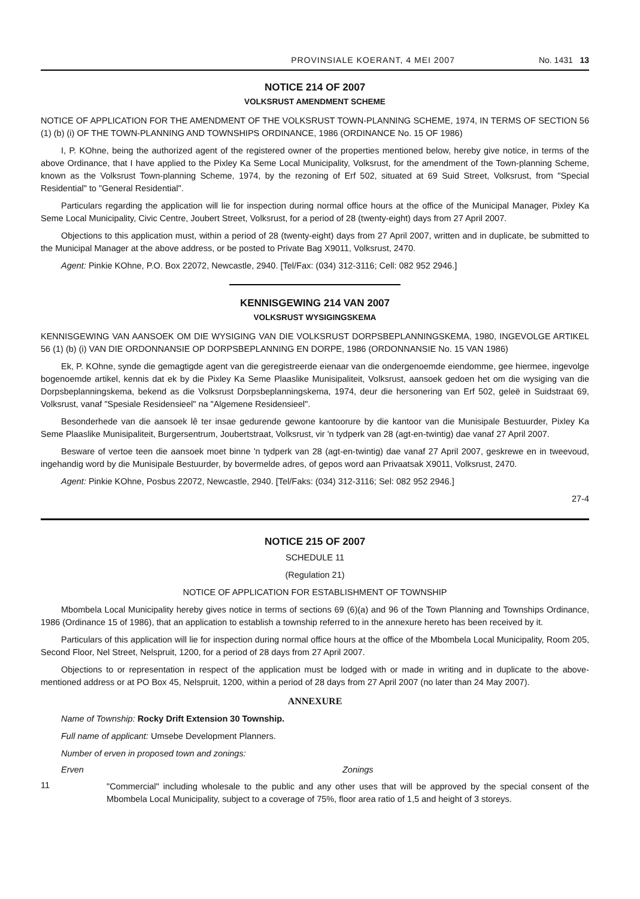PROVINSIALE KOERANT, 4 MEI 2007 No. 1431 13
NOTICE 214 OF 2007
VOLKSRUST AMENDMENT SCHEME
NOTICE OF APPLICATION FOR THE AMENDMENT OF THE VOLKSRUST TOWN-PLANNING SCHEME, 1974, IN TERMS OF SECTION 56 (1) (b) (i) OF THE TOWN-PLANNING AND TOWNSHIPS ORDINANCE, 1986 (ORDINANCE No. 15 OF 1986)
I, P. KOhne, being the authorized agent of the registered owner of the properties mentioned below, hereby give notice, in terms of the above Ordinance, that I have applied to the Pixley Ka Seme Local Municipality, Volksrust, for the amendment of the Town-planning Scheme, known as the Volksrust Town-planning Scheme, 1974, by the rezoning of Erf 502, situated at 69 Suid Street, Volksrust, from "Special Residential" to "General Residential".
Particulars regarding the application will lie for inspection during normal office hours at the office of the Municipal Manager, Pixley Ka Seme Local Municipality, Civic Centre, Joubert Street, Volksrust, for a period of 28 (twenty-eight) days from 27 April 2007.
Objections to this application must, within a period of 28 (twenty-eight) days from 27 April 2007, written and in duplicate, be submitted to the Municipal Manager at the above address, or be posted to Private Bag X9011, Volksrust, 2470.
Agent: Pinkie KOhne, P.O. Box 22072, Newcastle, 2940. [Tel/Fax: (034) 312-3116; Cell: 082 952 2946.]
KENNISGEWING 214 VAN 2007
VOLKSRUST WYSIGINGSKEMA
KENNISGEWING VAN AANSOEK OM DIE WYSIGING VAN DIE VOLKSRUST DORPSBEPLANNINGSKEMA, 1980, INGEVOLGE ARTIKEL 56 (1) (b) (i) VAN DIE ORDONNANSIE OP DORPSBEPLANNING EN DORPE, 1986 (ORDONNANSIE No. 15 VAN 1986)
Ek, P. KOhne, synde die gemagtigde agent van die geregistreerde eienaar van die ondergenoemde eiendomme, gee hiermee, ingevolge bogenoemde artikel, kennis dat ek by die Pixley Ka Seme Plaaslike Munisipaliteit, Volksrust, aansoek gedoen het om die wysiging van die Dorpsbeplanningskema, bekend as die Volksrust Dorpsbeplanningskema, 1974, deur die hersonering van Erf 502, geleë in Suidstraat 69, Volksrust, vanaf "Spesiale Residensieel" na "Algemene Residensieel".
Besonderhede van die aansoek lê ter insae gedurende gewone kantoorure by die kantoor van die Munisipale Bestuurder, Pixley Ka Seme Plaaslike Munisipaliteit, Burgersentrum, Joubertstraat, Volksrust, vir 'n tydperk van 28 (agt-en-twintig) dae vanaf 27 April 2007.
Besware of vertoe teen die aansoek moet binne 'n tydperk van 28 (agt-en-twintig) dae vanaf 27 April 2007, geskrewe en in tweevoud, ingehandig word by die Munisipale Bestuurder, by bovermelde adres, of gepos word aan Privaatsak X9011, Volksrust, 2470.
Agent: Pinkie KOhne, Posbus 22072, Newcastle, 2940. [Tel/Faks: (034) 312-3116; Sel: 082 952 2946.]
27-4
NOTICE 215 OF 2007
SCHEDULE 11
(Regulation 21)
NOTICE OF APPLICATION FOR ESTABLISHMENT OF TOWNSHIP
Mbombela Local Municipality hereby gives notice in terms of sections 69 (6)(a) and 96 of the Town Planning and Townships Ordinance, 1986 (Ordinance 15 of 1986), that an application to establish a township referred to in the annexure hereto has been received by it.
Particulars of this application will lie for inspection during normal office hours at the office of the Mbombela Local Municipality, Room 205, Second Floor, Nel Street, Nelspruit, 1200, for a period of 28 days from 27 April 2007.
Objections to or representation in respect of the application must be lodged with or made in writing and in duplicate to the above-mentioned address or at PO Box 45, Nelspruit, 1200, within a period of 28 days from 27 April 2007 (no later than 24 May 2007).
ANNEXURE
Name of Township: Rocky Drift Extension 30 Township.
Full name of applicant: Umsebe Development Planners.
Number of erven in proposed town and zonings:
Erven Zonings
11
"Commercial" including wholesale to the public and any other uses that will be approved by the special consent of the Mbombela Local Municipality, subject to a coverage of 75%, floor area ratio of 1,5 and height of 3 storeys.